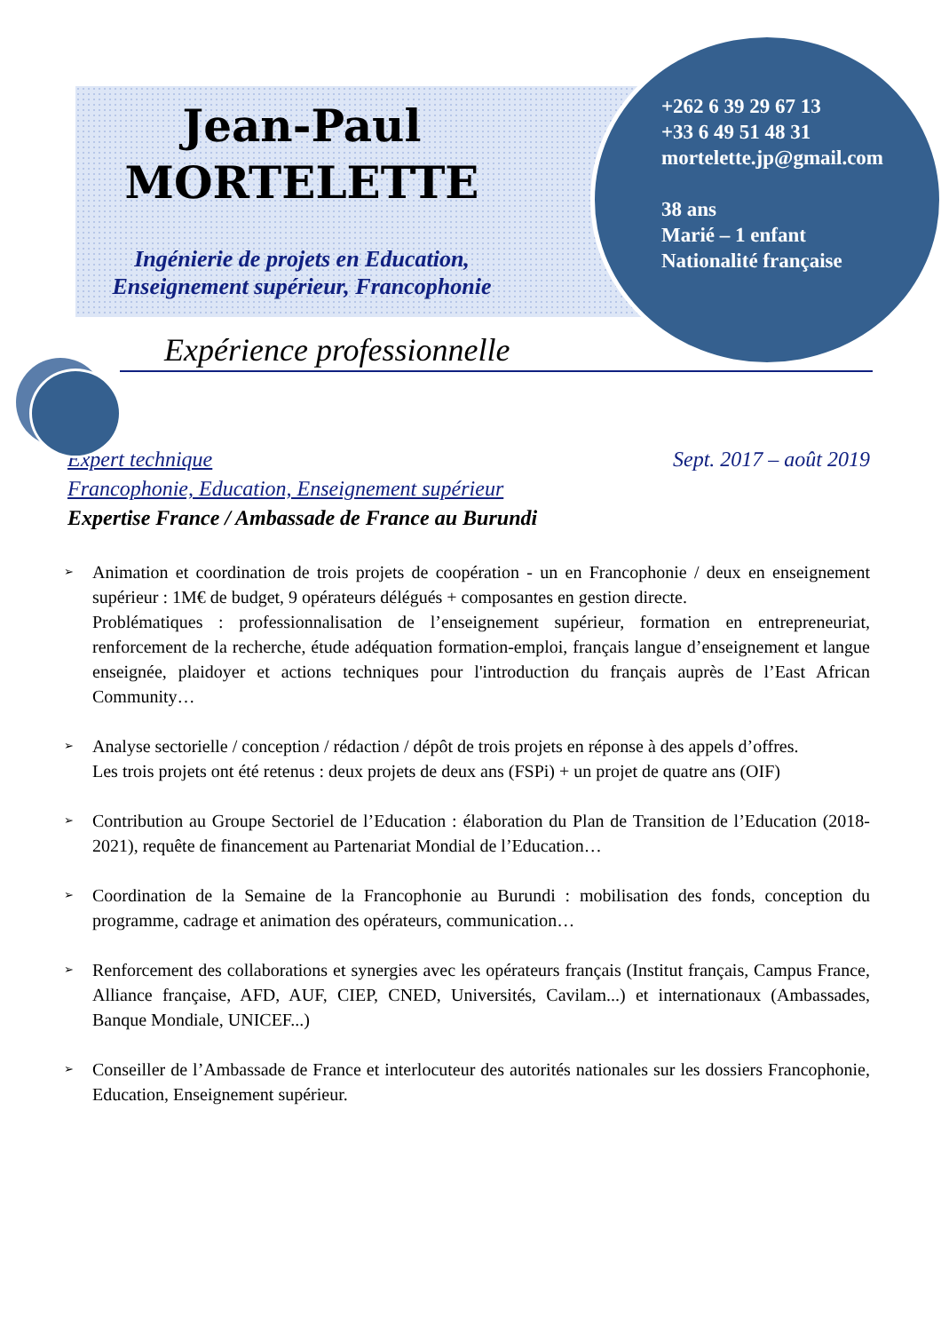Jean-Paul
MORTELETTE
Ingénierie de projets en Education,
Enseignement supérieur, Francophonie
+262 6 39 29 67 13
+33 6 49 51 48 31
mortelette.jp@gmail.com
38 ans
Marié – 1 enfant
Nationalité française
Expérience professionnelle
Expert technique Sept. 2017 – août 2019
Francophonie, Education, Enseignement supérieur
Expertise France / Ambassade de France au Burundi
➢ Animation et coordination de trois projets de coopération - un en Francophonie / deux en enseignement supérieur : 1M€ de budget, 9 opérateurs délégués + composantes en gestion directe.
Problématiques : professionnalisation de l’enseignement supérieur, formation en entrepreneuriat, renforcement de la recherche, étude adéquation formation-emploi, français langue d’enseignement et langue enseignée, plaidoyer et actions techniques pour l'introduction du français auprès de l’East African Community…
➢ Analyse sectorielle / conception / rédaction / dépôt de trois projets en réponse à des appels d’offres.
Les trois projets ont été retenus : deux projets de deux ans (FSPi) + un projet de quatre ans (OIF)
➢ Contribution au Groupe Sectoriel de l’Education : élaboration du Plan de Transition de l’Education (2018-2021), requête de financement au Partenariat Mondial de l’Education…
➢ Coordination de la Semaine de la Francophonie au Burundi : mobilisation des fonds, conception du programme, cadrage et animation des opérateurs, communication…
➢ Renforcement des collaborations et synergies avec les opérateurs français (Institut français, Campus France, Alliance française, AFD, AUF, CIEP, CNED, Universités, Cavilam...) et internationaux (Ambassades, Banque Mondiale, UNICEF...)
➢ Conseiller de l’Ambassade de France et interlocuteur des autorités nationales sur les dossiers Francophonie, Education, Enseignement supérieur.